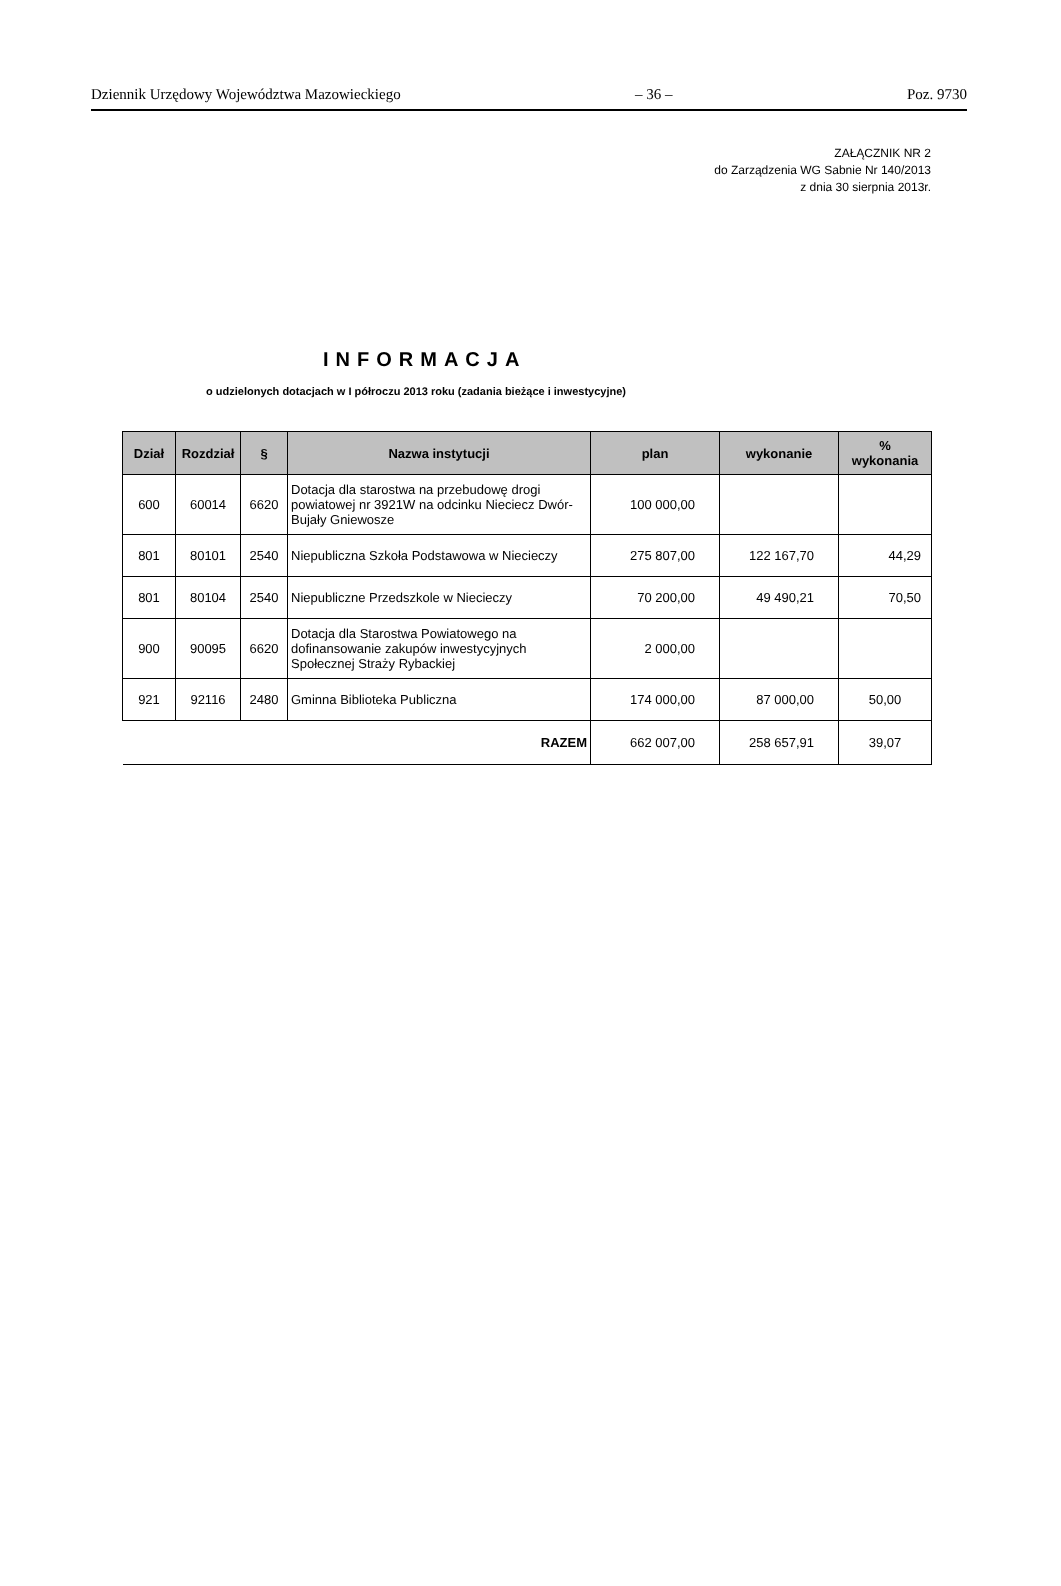Dziennik Urzędowy Województwa Mazowieckiego – 36 – Poz. 9730
ZAŁĄCZNIK NR 2
do Zarządzenia WG Sabnie Nr 140/2013
z dnia 30 sierpnia 2013r.
INFORMACJA
o udzielonych dotacjach w I półroczu 2013 roku (zadania bieżące i inwestycyjne)
| Dział | Rozdział | § | Nazwa instytucji | plan | wykonanie | % wykonania |
| --- | --- | --- | --- | --- | --- | --- |
| 600 | 60014 | 6620 | Dotacja dla starostwa na przebudowę drogi powiatowej nr 3921W na odcinku Nieciecz Dwór-Bujały Gniewosze | 100 000,00 | | |
| 801 | 80101 | 2540 | Niepubliczna Szkoła Podstawowa w Niecieczy | 275 807,00 | 122 167,70 | 44,29 |
| 801 | 80104 | 2540 | Niepubliczne Przedszkole w Niecieczy | 70 200,00 | 49 490,21 | 70,50 |
| 900 | 90095 | 6620 | Dotacja dla Starostwa Powiatowego na dofinansowanie zakupów inwestycyjnych Społecznej Straży Rybackiej | 2 000,00 | | |
| 921 | 92116 | 2480 | Gminna Biblioteka Publiczna | 174 000,00 | 87 000,00 | 50,00 |
| RAZEM | | | | 662 007,00 | 258 657,91 | 39,07 |